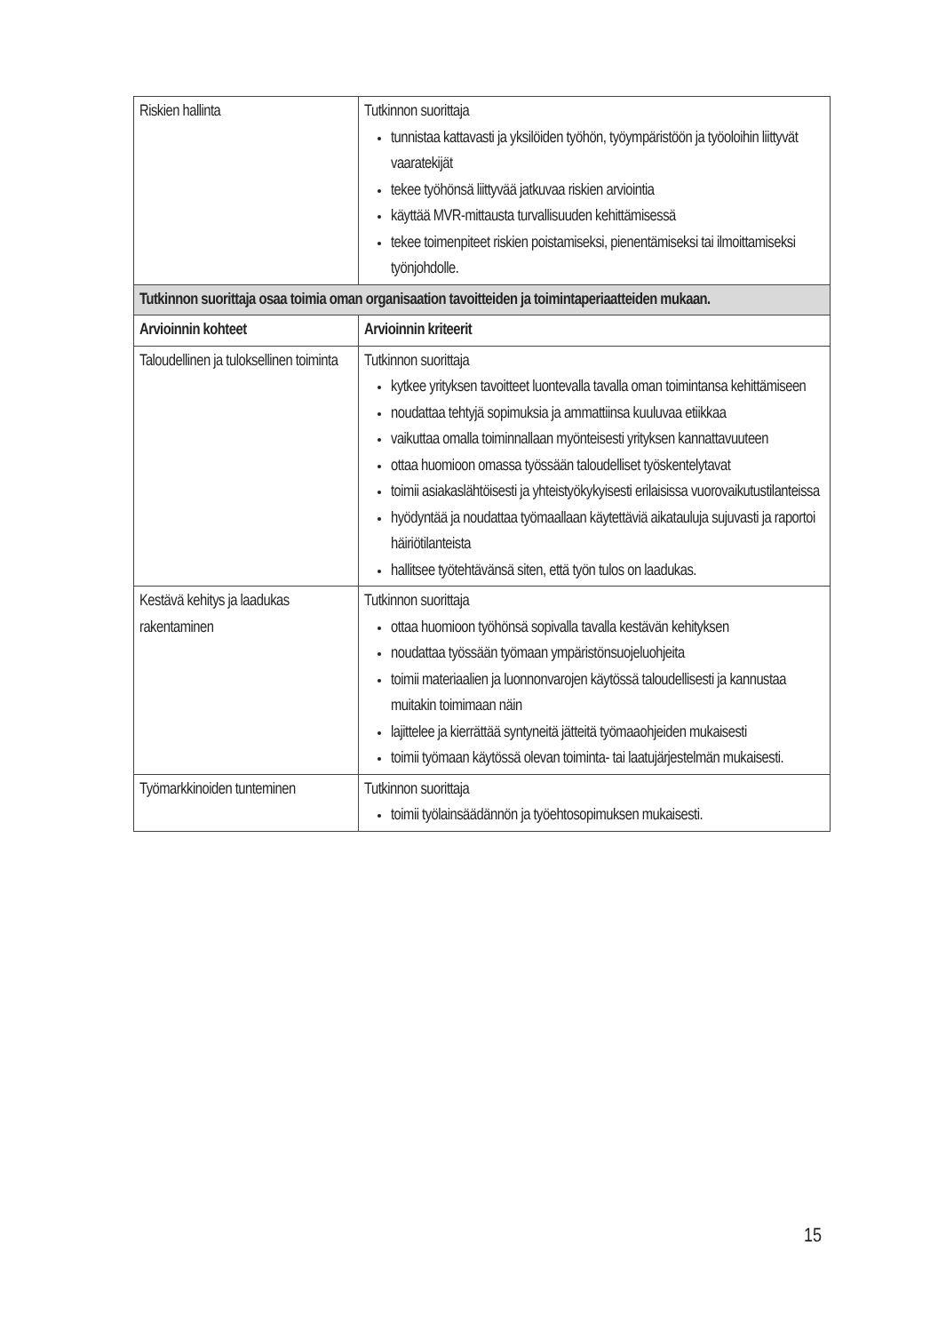| Riskien hallinta | Tutkinnon suorittaja tunnistaa kattavasti ja yksilöiden työhön, työympäristöön ja työoloihin liittyvät vaaratekijät tekee työhönsä liittyvää jatkuvaa riskien arviointia käyttää MVR-mittausta turvallisuuden kehittämisessä tekee toimenpiteet riskien poistamiseksi, pienentämiseksi tai ilmoittamiseksi työnjohdolle. |
| Tutkinnon suorittaja osaa toimia oman organisaation tavoitteiden ja toimintaperiaatteiden mukaan. | |
| Arvioinnin kohteet | Arvioinnin kriteerit |
| Taloudellinen ja tuloksellinen toiminta | Tutkinnon suorittaja kytkee yrityksen tavoitteet luontevalla tavalla oman toimintansa kehittämiseen noudattaa tehtyjä sopimuksia ja ammattiinsa kuuluvaa etiikkaa vaikuttaa omalla toiminnallaan myönteisesti yrityksen kannattavuuteen ottaa huomioon omassa työssään taloudelliset työskentelytavat toimii asiakaslähtöisesti ja yhteistyökykyisesti erilaisissa vuorovaikutustilanteissa hyödyntää ja noudattaa työmaallaan käytettäviä aikatauluja sujuvasti ja raportoi häiriötilanteista hallitsee työtehtävänsä siten, että työn tulos on laadukas. |
| Kestävä kehitys ja laadukas rakentaminen | Tutkinnon suorittaja ottaa huomioon työhönsä sopivalla tavalla kestävän kehityksen noudattaa työssään työmaan ympäristönsuojeluohjeita toimii materiaalien ja luonnonvarojen käytössä taloudellisesti ja kannustaa muitakin toimimaan näin lajittelee ja kierrättää syntyneitä jätteitä työmaaohjeiden mukaisesti toimii työmaan käytössä olevan toiminta- tai laatujärjestelmän mukaisesti. |
| Työmarkkinoiden tunteminen | Tutkinnon suorittaja toimii työlainsäädännön ja työehtosopimuksen mukaisesti. |
15